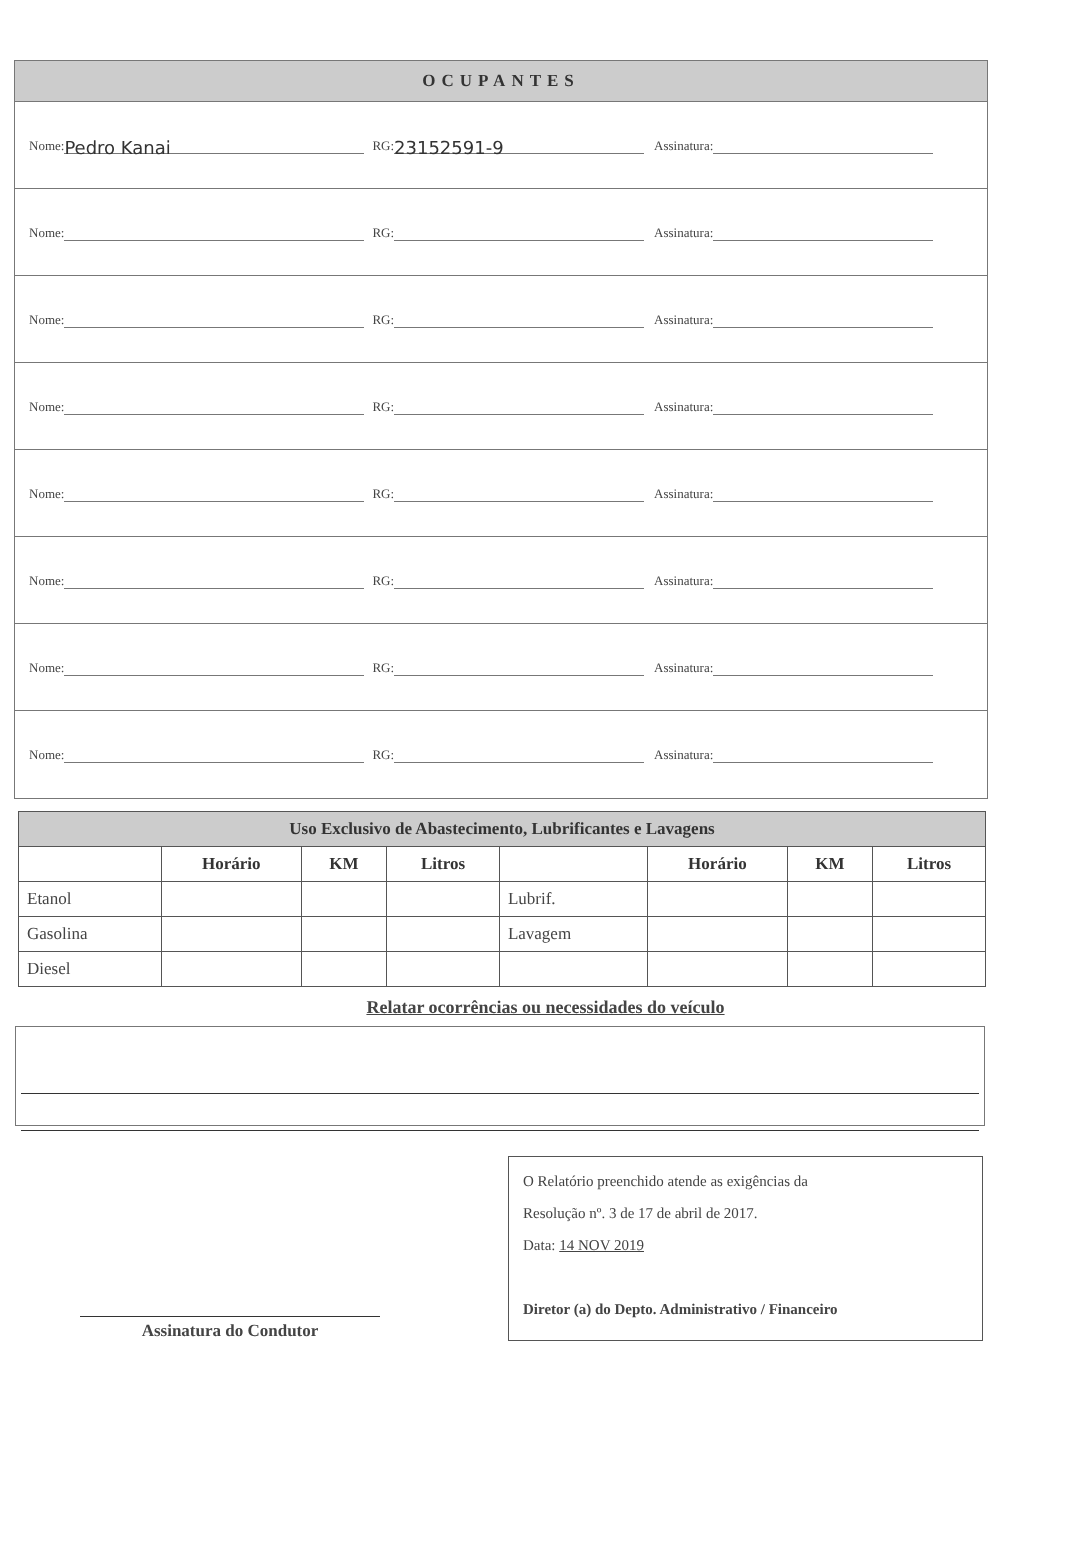OCUPANTES
Nome: Pedro Kanai
RG: 23152591-9
Assinatura:
Nome: RG: Assinatura:
Nome: RG: Assinatura:
Nome: RG: Assinatura:
Nome: RG: Assinatura:
Nome: RG: Assinatura:
Nome: RG: Assinatura:
Nome: RG: Assinatura:
| Uso Exclusivo de Abastecimento, Lubrificantes e Lavagens | | | | | | | |
| --- | --- | --- | --- | --- | --- | --- | --- |
| | Horário | KM | Litros | | Horário | KM | Litros |
| Etanol | | | | Lubrif. | | | |
| Gasolina | | | | Lavagem | | | |
| Diesel | | | | | | | |
Relatar ocorrências ou necessidades do veículo
Assinatura do Condutor
O Relatório preenchido atende as exigências da
Resolução nº. 3 de 17 de abril de 2017.
Data: 14 NOV 2019
Diretor (a) do Depto. Administrativo / Financeiro